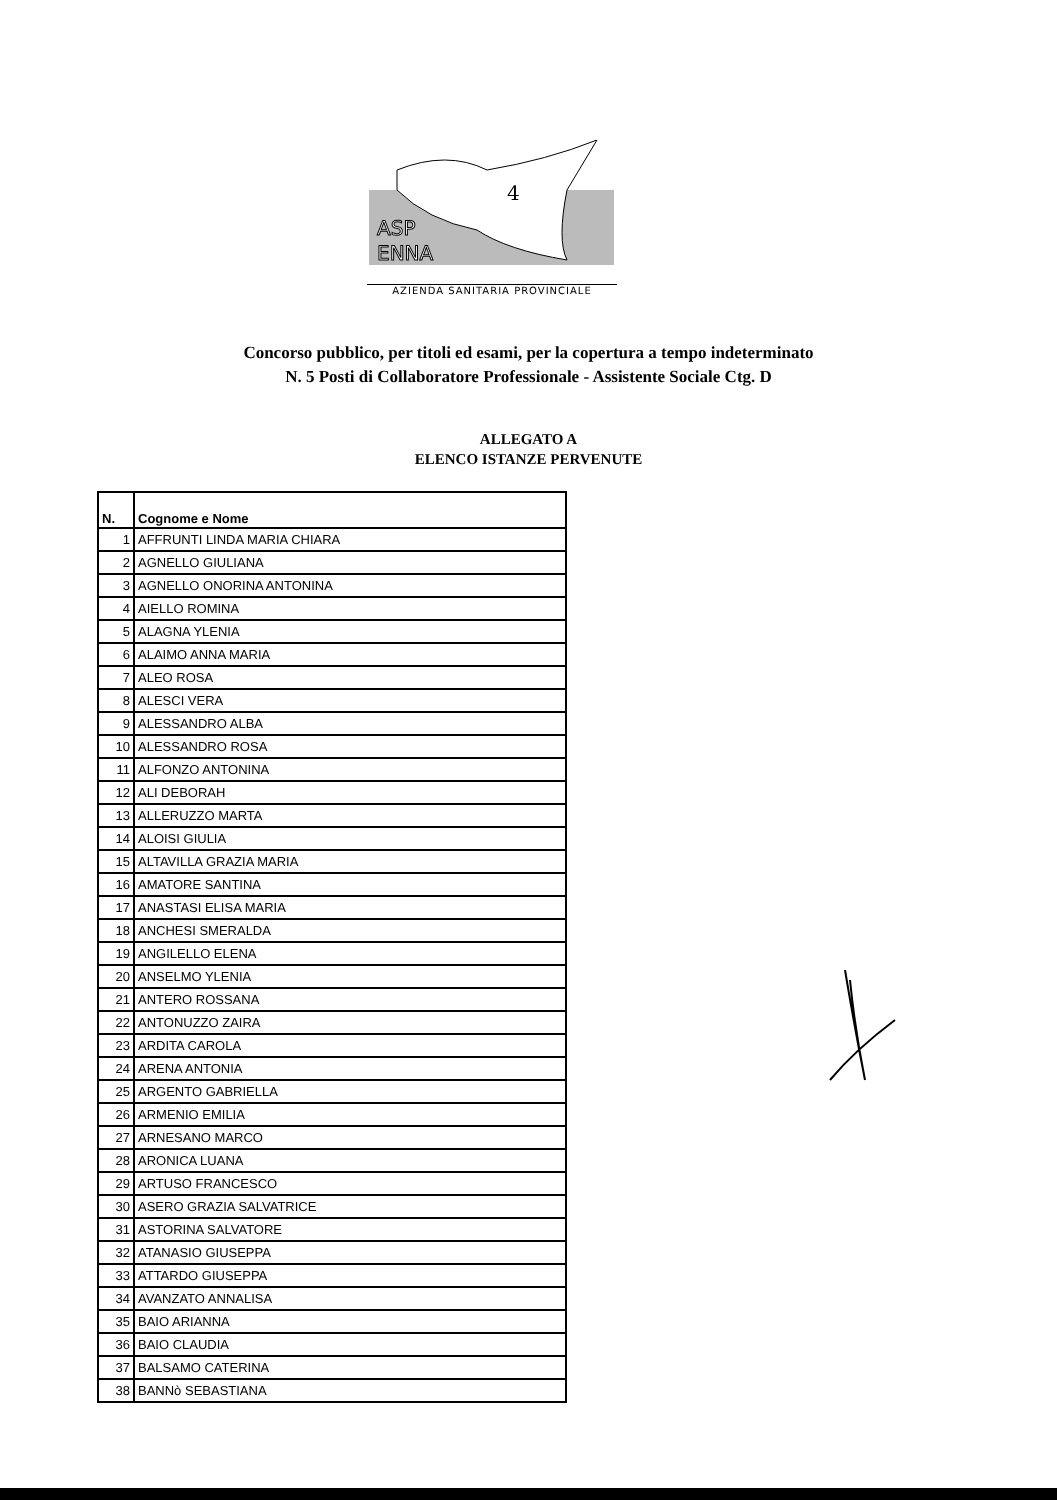4
ASP
ENNA
AZIENDA SANITARIA PROVINCIALE
Concorso pubblico, per titoli ed esami, per la copertura a tempo indeterminato
N. 5 Posti di Collaboratore Professionale - Assistente Sociale Ctg. D
ALLEGATO A
ELENCO ISTANZE PERVENUTE
| N. | Cognome e Nome |
| --- | --- |
| 1 | AFFRUNTI LINDA MARIA CHIARA |
| 2 | AGNELLO GIULIANA |
| 3 | AGNELLO ONORINA ANTONINA |
| 4 | AIELLO ROMINA |
| 5 | ALAGNA YLENIA |
| 6 | ALAIMO ANNA MARIA |
| 7 | ALEO ROSA |
| 8 | ALESCI VERA |
| 9 | ALESSANDRO ALBA |
| 10 | ALESSANDRO ROSA |
| 11 | ALFONZO ANTONINA |
| 12 | ALI DEBORAH |
| 13 | ALLERUZZO MARTA |
| 14 | ALOISI GIULIA |
| 15 | ALTAVILLA GRAZIA MARIA |
| 16 | AMATORE SANTINA |
| 17 | ANASTASI ELISA MARIA |
| 18 | ANCHESI SMERALDA |
| 19 | ANGILELLO ELENA |
| 20 | ANSELMO YLENIA |
| 21 | ANTERO ROSSANA |
| 22 | ANTONUZZO ZAIRA |
| 23 | ARDITA CAROLA |
| 24 | ARENA ANTONIA |
| 25 | ARGENTO GABRIELLA |
| 26 | ARMENIO EMILIA |
| 27 | ARNESANO MARCO |
| 28 | ARONICA LUANA |
| 29 | ARTUSO FRANCESCO |
| 30 | ASERO GRAZIA SALVATRICE |
| 31 | ASTORINA SALVATORE |
| 32 | ATANASIO GIUSEPPA |
| 33 | ATTARDO GIUSEPPA |
| 34 | AVANZATO ANNALISA |
| 35 | BAIO ARIANNA |
| 36 | BAIO CLAUDIA |
| 37 | BALSAMO CATERINA |
| 38 | BANNò SEBASTIANA |